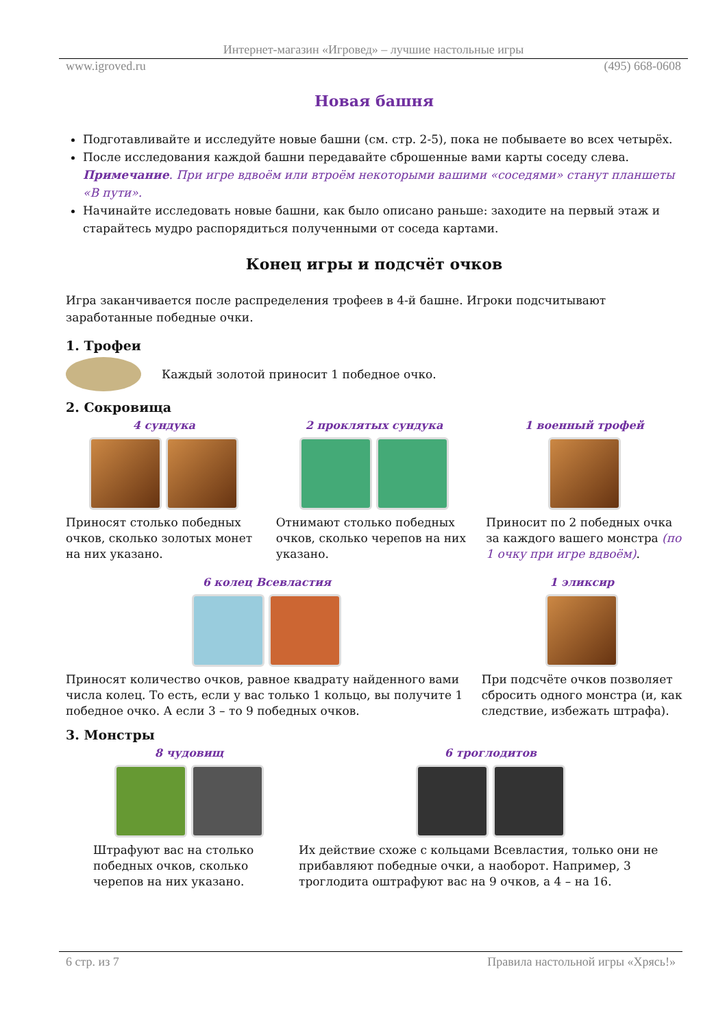Интернет-магазин «Игровед» – лучшие настольные игры
www.igroved.ru (495) 668-0608
Новая башня
Подготавливайте и исследуйте новые башни (см. стр. 2-5), пока не побываете во всех четырёх.
После исследования каждой башни передавайте сброшенные вами карты соседу слева. Примечание. При игре вдвоём или втроём некоторыми вашими «соседями» станут планшеты «В пути».
Начинайте исследовать новые башни, как было описано раньше: заходите на первый этаж и старайтесь мудро распорядиться полученными от соседа картами.
Конец игры и подсчёт очков
Игра заканчивается после распределения трофеев в 4-й башне. Игроки подсчитывают заработанные победные очки.
1. Трофеи
Каждый золотой приносит 1 победное очко.
2. Сокровища
4 сундука
Приносят столько победных очков, сколько золотых монет на них указано.
2 проклятых сундука
Отнимают столько победных очков, сколько черепов на них указано.
1 военный трофей
Приносит по 2 победных очка за каждого вашего монстра (по 1 очку при игре вдвоём).
6 колец Всевластия
Приносят количество очков, равное квадрату найденного вами числа колец. То есть, если у вас только 1 кольцо, вы получите 1 победное очко. А если 3 – то 9 победных очков.
1 эликсир
При подсчёте очков позволяет сбросить одного монстра (и, как следствие, избежать штрафа).
3. Монстры
8 чудовищ
Штрафуют вас на столько победных очков, сколько черепов на них указано.
6 троглодитов
Их действие схоже с кольцами Всевластия, только они не прибавляют победные очки, а наоборот. Например, 3 троглодита оштрафуют вас на 9 очков, а 4 – на 16.
6 стр. из 7 Правила настольной игры «Хрясь!»